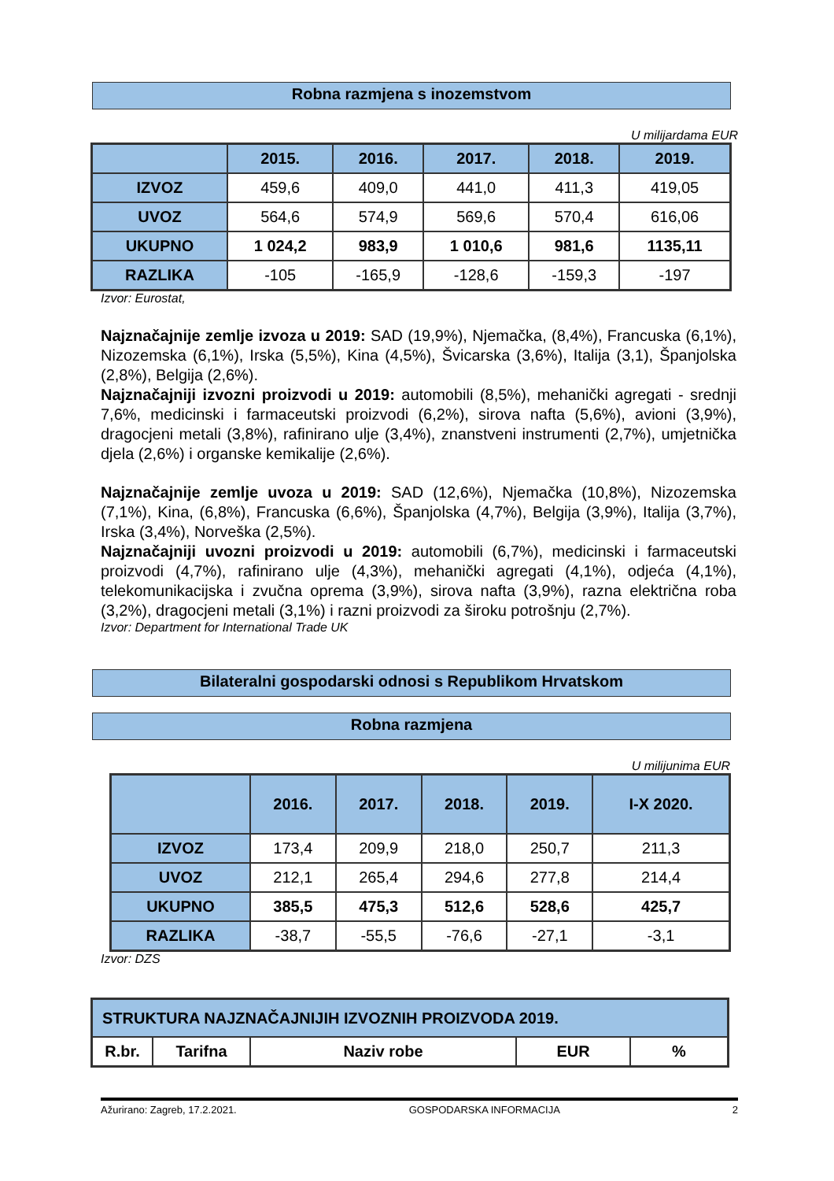Robna razmjena s inozemstvom
U milijardama EUR
| | 2015. | 2016. | 2017. | 2018. | 2019. |
| --- | --- | --- | --- | --- | --- |
| IZVOZ | 459,6 | 409,0 | 441,0 | 411,3 | 419,05 |
| UVOZ | 564,6 | 574,9 | 569,6 | 570,4 | 616,06 |
| UKUPNO | 1 024,2 | 983,9 | 1 010,6 | 981,6 | 1135,11 |
| RAZLIKA | -105 | -165,9 | -128,6 | -159,3 | -197 |
Izvor: Eurostat,
Najznačajnije zemlje izvoza u 2019: SAD (19,9%), Njemačka, (8,4%), Francuska (6,1%), Nizozemska (6,1%), Irska (5,5%), Kina (4,5%), Švicarska (3,6%), Italija (3,1), Španjolska (2,8%), Belgija (2,6%).
Najznačajniji izvozni proizvodi u 2019: automobili (8,5%), mehanički agregati - srednji 7,6%, medicinski i farmaceutski proizvodi (6,2%), sirova nafta (5,6%), avioni (3,9%), dragocjeni metali (3,8%), rafinirano ulje (3,4%), znanstveni instrumenti (2,7%), umjetnička djela (2,6%) i organske kemikalije (2,6%).
Najznačajnije zemlje uvoza u 2019: SAD (12,6%), Njemačka (10,8%), Nizozemska (7,1%), Kina, (6,8%), Francuska (6,6%), Španjolska (4,7%), Belgija (3,9%), Italija (3,7%), Irska (3,4%), Norveška (2,5%).
Najznačajniji uvozni proizvodi u 2019: automobili (6,7%), medicinski i farmaceutski proizvodi (4,7%), rafinirano ulje (4,3%), mehanički agregati (4,1%), odjeća (4,1%), telekomunikacijska i zvučna oprema (3,9%), sirova nafta (3,9%), razna električna roba (3,2%), dragocjeni metali (3,1%) i razni proizvodi za široku potrošnju (2,7%).
Izvor: Department for International Trade UK
Bilateralni gospodarski odnosi s Republikom Hrvatskom
Robna razmjena
U milijunima EUR
| | 2016. | 2017. | 2018. | 2019. | I-X 2020. |
| --- | --- | --- | --- | --- | --- |
| IZVOZ | 173,4 | 209,9 | 218,0 | 250,7 | 211,3 |
| UVOZ | 212,1 | 265,4 | 294,6 | 277,8 | 214,4 |
| UKUPNO | 385,5 | 475,3 | 512,6 | 528,6 | 425,7 |
| RAZLIKA | -38,7 | -55,5 | -76,6 | -27,1 | -3,1 |
Izvor: DZS
| STRUKTURA NAJZNAČAJNIJIH IZVOZNIH PROIZVODA 2019. | | | | |
| --- | --- | --- | --- | --- |
| R.br. | Tarifna | Naziv robe | EUR | % |
Ažurirano: Zagreb, 17.2.2021. GOSPODARSKA INFORMACIJA 2